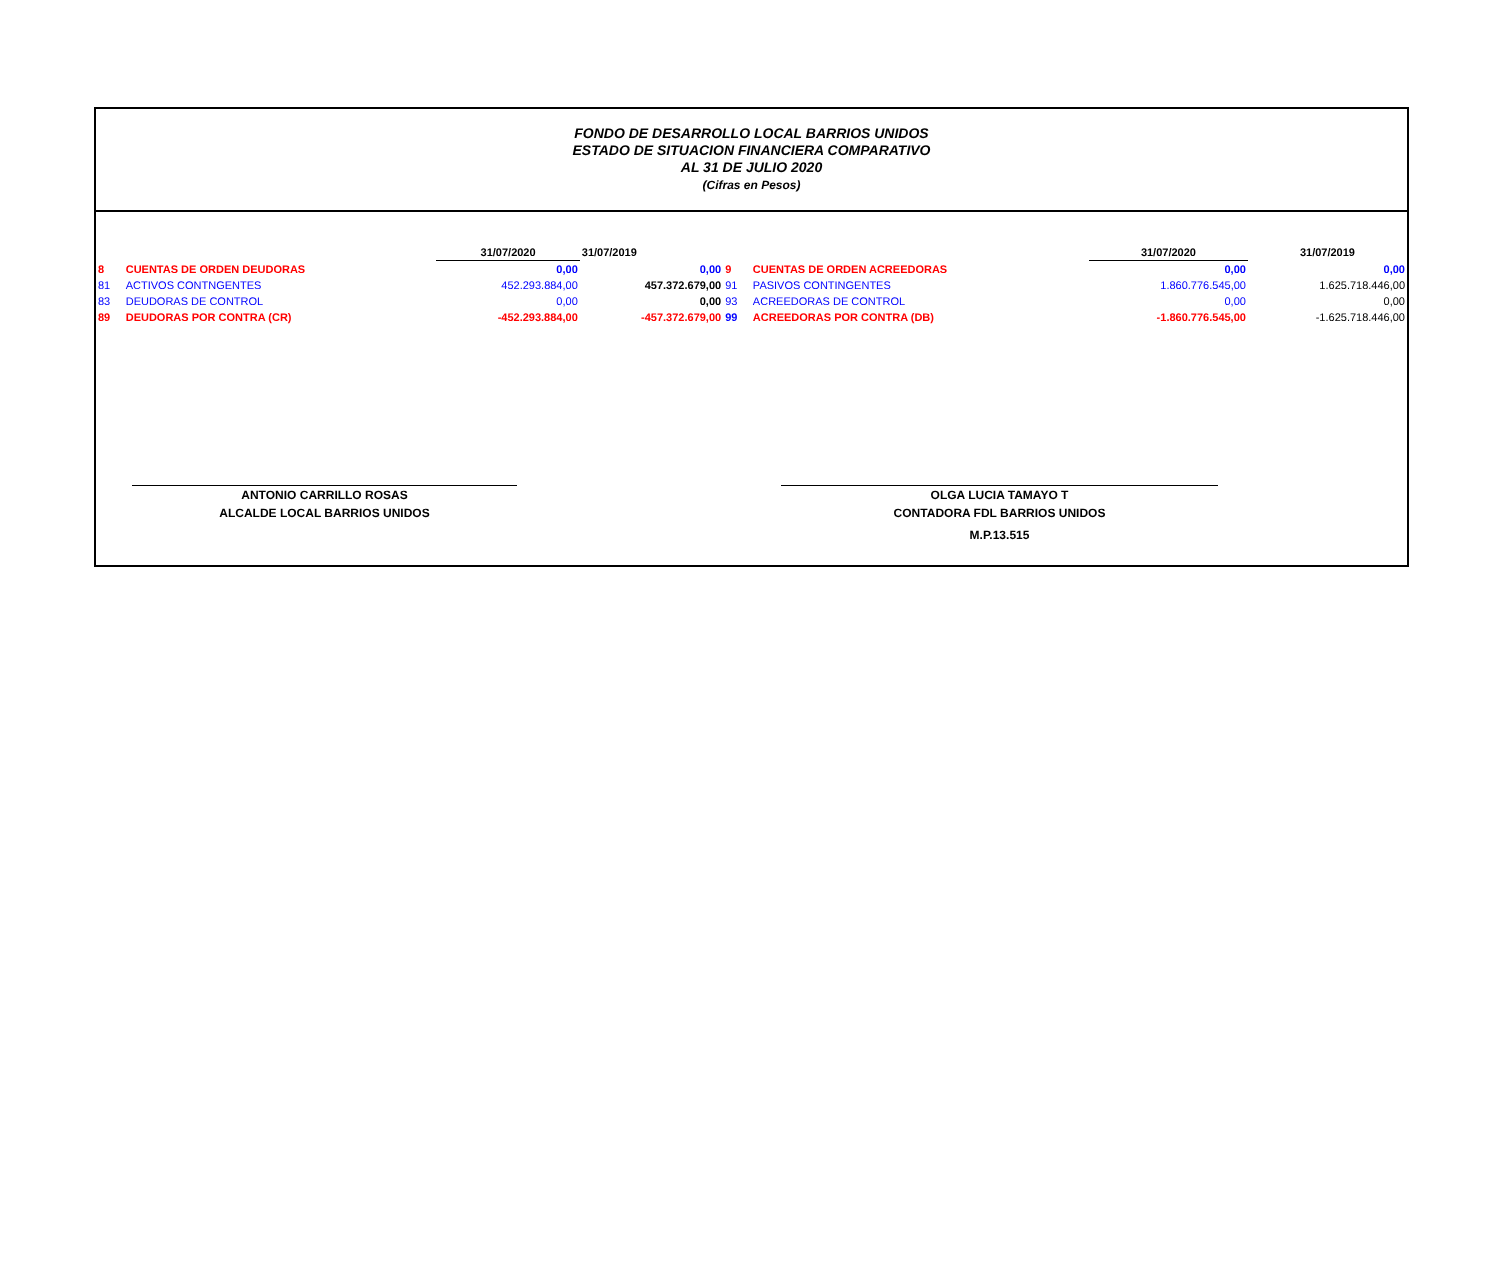FONDO DE DESARROLLO LOCAL BARRIOS UNIDOS
ESTADO DE SITUACION FINANCIERA COMPARATIVO
AL 31 DE JULIO 2020
(Cifras en Pesos)
| | | 31/07/2020 | 31/07/2019 | | | 31/07/2020 | 31/07/2019 |
| --- | --- | --- | --- | --- | --- | --- | --- |
| 8 | CUENTAS DE ORDEN DEUDORAS | 0,00 | 0,00 | 9 | CUENTAS DE ORDEN ACREEDORAS | 0,00 | 0,00 |
| 81 | ACTIVOS CONTNGENTES | 452.293.884,00 | 457.372.679,00 | 91 | PASIVOS CONTINGENTES | 1.860.776.545,00 | 1.625.718.446,00 |
| 83 | DEUDORAS DE CONTROL | 0,00 | 0,00 | 93 | ACREEDORAS DE CONTROL | 0,00 | 0,00 |
| 89 | DEUDORAS POR CONTRA (CR) | -452.293.884,00 | -457.372.679,00 | 99 | ACREEDORAS POR CONTRA (DB) | -1.860.776.545,00 | -1.625.718.446,00 |
ANTONIO CARRILLO ROSAS
ALCALDE LOCAL BARRIOS UNIDOS
OLGA LUCIA TAMAYO T
CONTADORA FDL BARRIOS UNIDOS
M.P.13.515